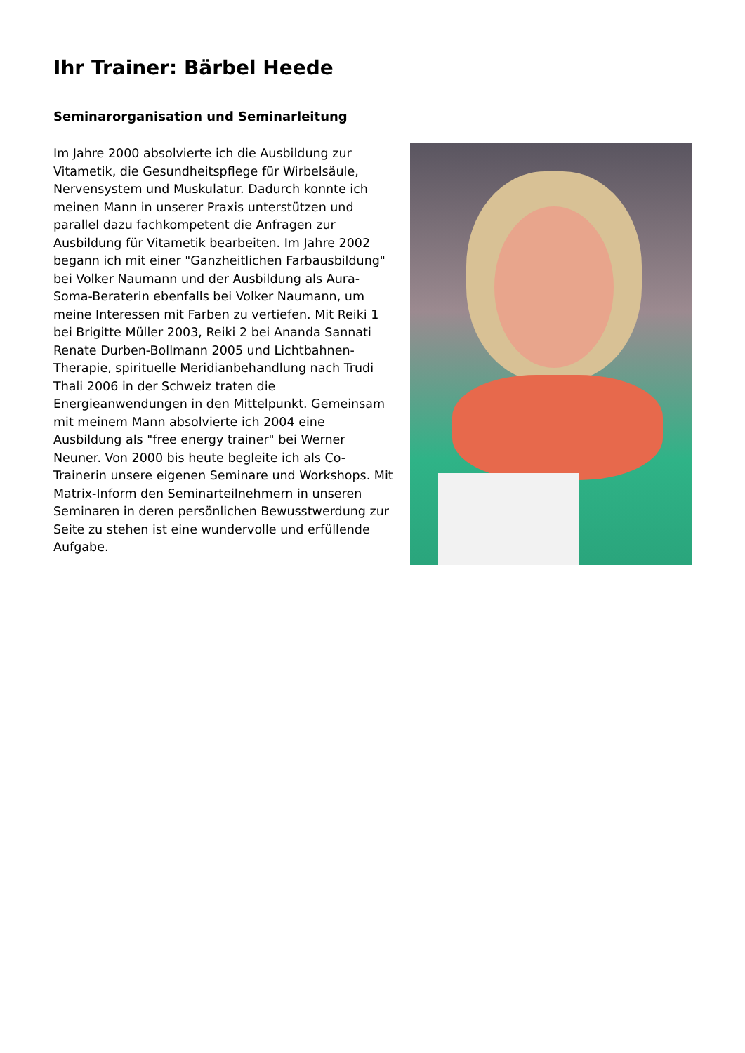Ihr Trainer: Bärbel Heede
Seminarorganisation und Seminarleitung
Im Jahre 2000 absolvierte ich die Ausbildung zur Vitametik, die Gesundheitspflege für Wirbelsäule, Nervensystem und Muskulatur. Dadurch konnte ich meinen Mann in unserer Praxis unterstützen und parallel dazu fachkompetent die Anfragen zur Ausbildung für Vitametik bearbeiten. Im Jahre 2002 begann ich mit einer "Ganzheitlichen Farbausbildung" bei Volker Naumann und der Ausbildung als Aura-Soma-Beraterin ebenfalls bei Volker Naumann, um meine Interessen mit Farben zu vertiefen. Mit Reiki 1 bei Brigitte Müller 2003, Reiki 2 bei Ananda Sannati Renate Durben-Bollmann 2005 und Lichtbahnen-Therapie, spirituelle Meridianbehandlung nach Trudi Thali 2006 in der Schweiz traten die Energieanwendungen in den Mittelpunkt. Gemeinsam mit meinem Mann absolvierte ich 2004 eine Ausbildung als "free energy trainer" bei Werner Neuner. Von 2000 bis heute begleite ich als Co-Trainerin unsere eigenen Seminare und Workshops. Mit Matrix-Inform den Seminarteilnehmern in unseren Seminaren in deren persönlichen Bewusstwerdung zur Seite zu stehen ist eine wundervolle und erfüllende Aufgabe.